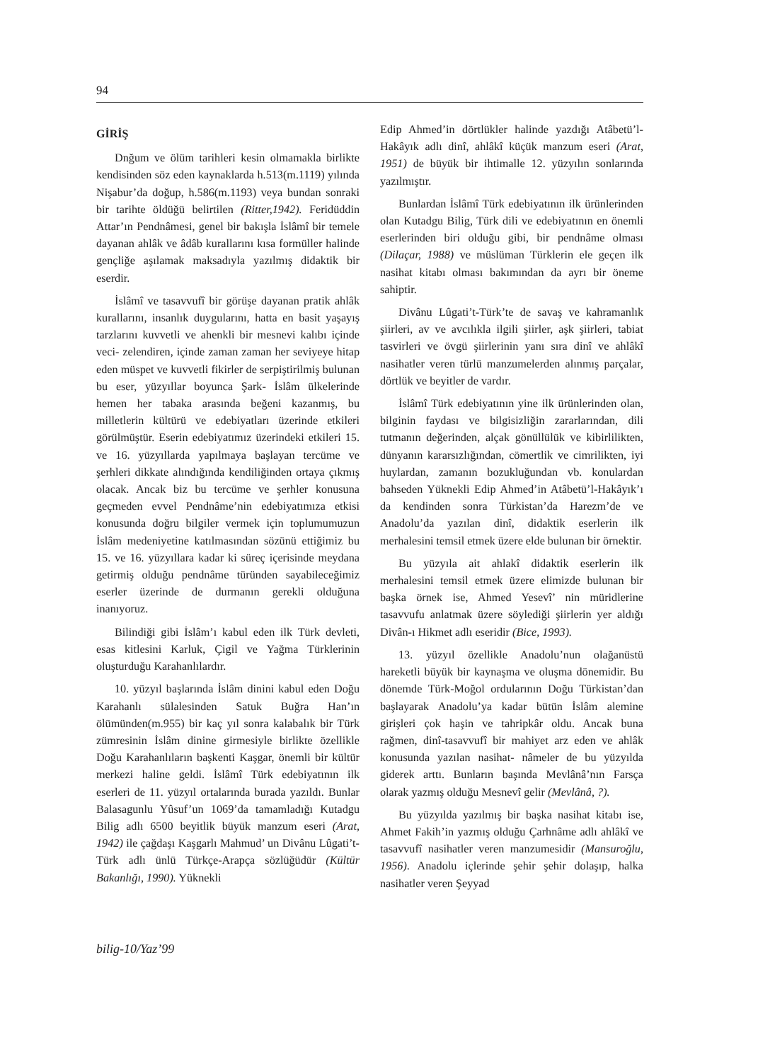94
GİRİŞ
Dnğum ve ölüm tarihleri kesin olmamakla birlikte kendisinden söz eden kaynaklarda h.513(m.1119) yılında Nişabur’da doğup, h.586(m.1193) veya bundan sonraki bir tarihte öldüğü belirtilen (Ritter,1942). Feridüddin Attar’ın Pendnâmesi, genel bir bakışla İslâmî bir temele dayanan ahlâk ve âdâb kurallarını kısa formüller halinde gençliğe aşılamak maksadıyla yazılmış didaktik bir eserdir.
İslâmî ve tasavvufî bir görüşe dayanan pratik ahlâk kurallarını, insanlık duygularını, hatta en basit yaşayış tarzlarını kuvvetli ve ahenkli bir mesnevi kalıbı içinde veci- zelendiren, içinde zaman zaman her seviyeye hitap eden müspet ve kuvvetli fikirler de serpiştirilmiş bulunan bu eser, yüzyıllar boyunca Şark- İslâm ülkelerinde hemen her tabaka arasında beğeni kazanmış, bu milletlerin kültürü ve edebiyatları üzerinde etkileri görülmüştür. Eserin edebiyatımız üzerindeki etkileri 15. ve 16. yüzyıllarda yapılmaya başlayan tercüme ve şerhleri dikkate alındığında kendiliğinden ortaya çıkmış olacak. Ancak biz bu tercüme ve şerhler konusuna geçmeden evvel Pendnâme’nin edebiyatımıza etkisi konusunda doğru bilgiler vermek için toplumumuzun İslâm medeniyetine katılmasından sözünü ettiğimiz bu 15. ve 16. yüzyıllara kadar ki süreç içerisinde meydana getirmiş olduğu pendnâme türünden sayabileceğimiz eserler üzerinde de durmanın gerekli olduğuna inanıyoruz.
Bilindiği gibi İslâm’ı kabul eden ilk Türk devleti, esas kitlesini Karluk, Çigil ve Yağma Türklerinin oluşturduğu Karahanlılardır.
10. yüzyıl başlarında İslâm dinini kabul eden Doğu Karahanlı sülalesinden Satuk Buğra Han’ın ölümünden(m.955) bir kaç yıl sonra kalabalık bir Türk zümresinin İslâm dinine girmesiyle birlikte özellikle Doğu Karahanlıların başkenti Kaşgar, önemli bir kültür merkezi haline geldi. İslâmî Türk edebiyatının ilk eserleri de 11. yüzyıl ortalarında burada yazıldı. Bunlar Balasagunlu Yûsuf’un 1069’da tamamladığı Kutadgu Bilig adlı 6500 beyitlik büyük manzum eseri (Arat, 1942) ile çağdaşı Kaşgarlı Mahmud’ un Divânu Lûgati’t-Türk adlı ünlü Türkçe-Arapça sözlüğüdür (Kültür Bakanlığı, 1990). Yüknekli
Edip Ahmed’in dörtlükler halinde yazdığı Atâbetü’l-Hakâyık adlı dinî, ahlâkî küçük manzum eseri (Arat, 1951) de büyük bir ihtimalle 12. yüzyılın sonlarında yazılmıştır.
Bunlardan İslâmî Türk edebiyatının ilk ürünlerinden olan Kutadgu Bilig, Türk dili ve edebiyatının en önemli eserlerinden biri olduğu gibi, bir pendnâme olması (Dilaçar, 1988) ve müslüman Türklerin ele geçen ilk nasihat kitabı olması bakımından da ayrı bir öneme sahiptir.
Divânu Lûgati’t-Türk’te de savaş ve kahramanlık şiirleri, av ve avcılıkla ilgili şiirler, aşk şiirleri, tabiat tasvirleri ve övgü şiirlerinin yanı sıra dinî ve ahlâkî nasihatler veren türlü manzumelerden alınmış parçalar, dörtlük ve beyitler de vardır.
İslâmî Türk edebiyatının yine ilk ürünlerinden olan, bilginin faydası ve bilgisizliğin zararlarından, dili tutmanın değerinden, alçak gönüllülük ve kibirlilikten, dünyanın kararsızlığından, cömertlik ve cimrilikten, iyi huylardan, zamanın bozukluğundan vb. konulardan bahseden Yüknekli Edip Ahmed’in Atâbetü’l-Hakâyık’ı da kendinden sonra Türkistan’da Harezm’de ve Anadolu’da yazılan dinî, didaktik eserlerin ilk merhalesini temsil etmek üzere elde bulunan bir örnektir.
Bu yüzyıla ait ahlakî didaktik eserlerin ilk merhalesini temsil etmek üzere elimizde bulunan bir başka örnek ise, Ahmed Yesevî’ nin müridlerine tasavvufu anlatmak üzere söylediği şiirlerin yer aldığı Divân-ı Hikmet adlı eseridir (Bice, 1993).
13. yüzyıl özellikle Anadolu’nun olağanüstü hareketli büyük bir kaynaşma ve oluşma dönemidir. Bu dönemde Türk-Moğol ordularının Doğu Türkistan’dan başlayarak Anadolu’ya kadar bütün İslâm alemine girişleri çok haşin ve tahripkâr oldu. Ancak buna rağmen, dinî-tasavvufî bir mahiyet arz eden ve ahlâk konusunda yazılan nasihat- nâmeler de bu yüzyılda giderek arttı. Bunların başında Mevlânâ’nın Farsça olarak yazmış olduğu Mesnevî gelir (Mevlânâ, ?).
Bu yüzyılda yazılmış bir başka nasihat kitabı ise, Ahmet Fakih’in yazmış olduğu Çarhnâme adlı ahlâkî ve tasavvufî nasihatler veren manzumesidir (Mansuroğlu, 1956). Anadolu içlerinde şehir şehir dolaşıp, halka nasihatler veren Şeyyad
bilig-10/Yaz’99